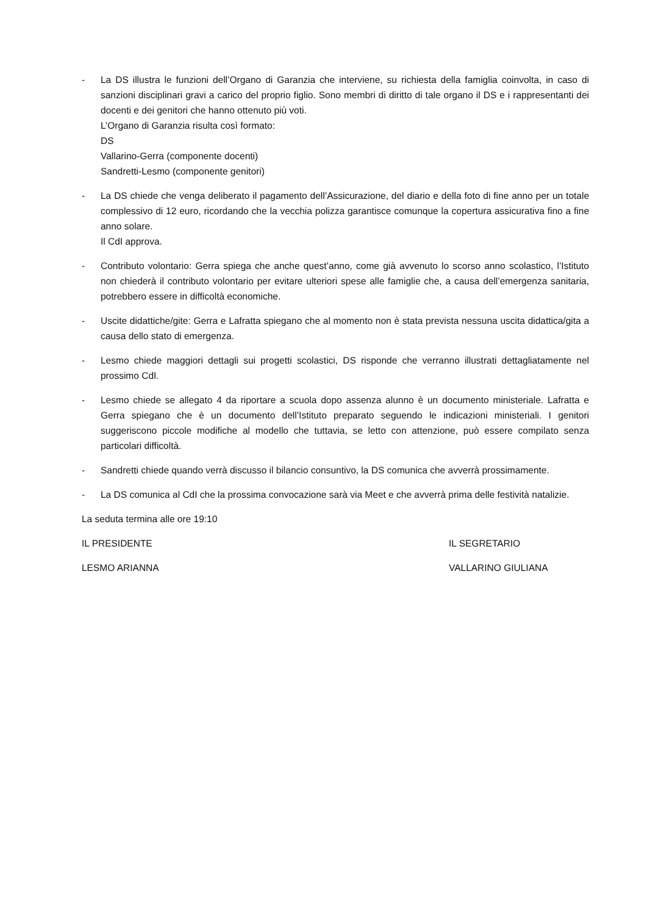- La DS illustra le funzioni dell’Organo di Garanzia che interviene, su richiesta della famiglia coinvolta, in caso di sanzioni disciplinari gravi a carico del proprio figlio. Sono membri di diritto di tale organo il DS e i rappresentanti dei docenti e dei genitori che hanno ottenuto più voti.
L’Organo di Garanzia risulta così formato:
DS
Vallarino-Gerra (componente docenti)
Sandretti-Lesmo (componente genitori)
- La DS chiede che venga deliberato il pagamento dell’Assicurazione, del diario e della foto di fine anno per un totale complessivo di 12 euro, ricordando che la vecchia polizza garantisce comunque la copertura assicurativa fino a fine anno solare.
Il CdI approva.
- Contributo volontario: Gerra spiega che anche quest’anno, come già avvenuto lo scorso anno scolastico, l’Istituto non chiederà il contributo volontario per evitare ulteriori spese alle famiglie che, a causa dell’emergenza sanitaria, potrebbero essere in difficoltà economiche.
- Uscite didattiche/gite: Gerra e Lafratta spiegano che al momento non è stata prevista nessuna uscita didattica/gita a causa dello stato di emergenza.
- Lesmo chiede maggiori dettagli sui progetti scolastici, DS risponde che verranno illustrati dettagliatamente nel prossimo CdI.
- Lesmo chiede se allegato 4 da riportare a scuola dopo assenza alunno è un documento ministeriale. Lafratta e Gerra spiegano che è un documento dell’Istituto preparato seguendo le indicazioni ministeriali. I genitori suggeriscono piccole modifiche al modello che tuttavia, se letto con attenzione, può essere compilato senza particolari difficoltà.
- Sandretti chiede quando verrà discusso il bilancio consuntivo, la DS comunica che avverrà prossimamente.
- La DS comunica al CdI che la prossima convocazione sarà via Meet e che avverrà prima delle festività natalizie.
La seduta termina alle ore 19:10
IL PRESIDENTE IL SEGRETARIO
LESMO ARIANNA VALLARINO GIULIANA